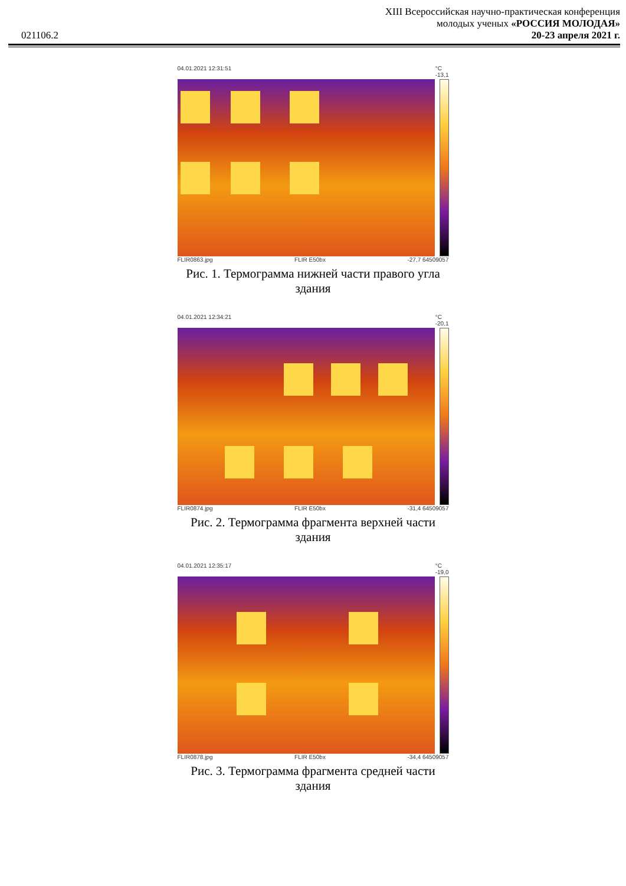021106.2
XIII Всероссийская научно-практическая конференция
молодых ученых «РОССИЯ МОЛОДАЯ»
20-23 апреля 2021 г.
04.01.2021 12:31:51 °C
-13,1
FLIR0863.jpg FLIR E50bx -27,7 64509057
Рис. 1. Термограмма нижней части правого угла здания
04.01.2021 12:34:21 °C
-20,1
FLIR0874.jpg FLIR E50bx -31,4 64509057
Рис. 2. Термограмма фрагмента верхней части здания
04.01.2021 12:35:17 °C
-19,0
FLIR0878.jpg FLIR E50bx -34,4 64509057
Рис. 3. Термограмма фрагмента средней части здания